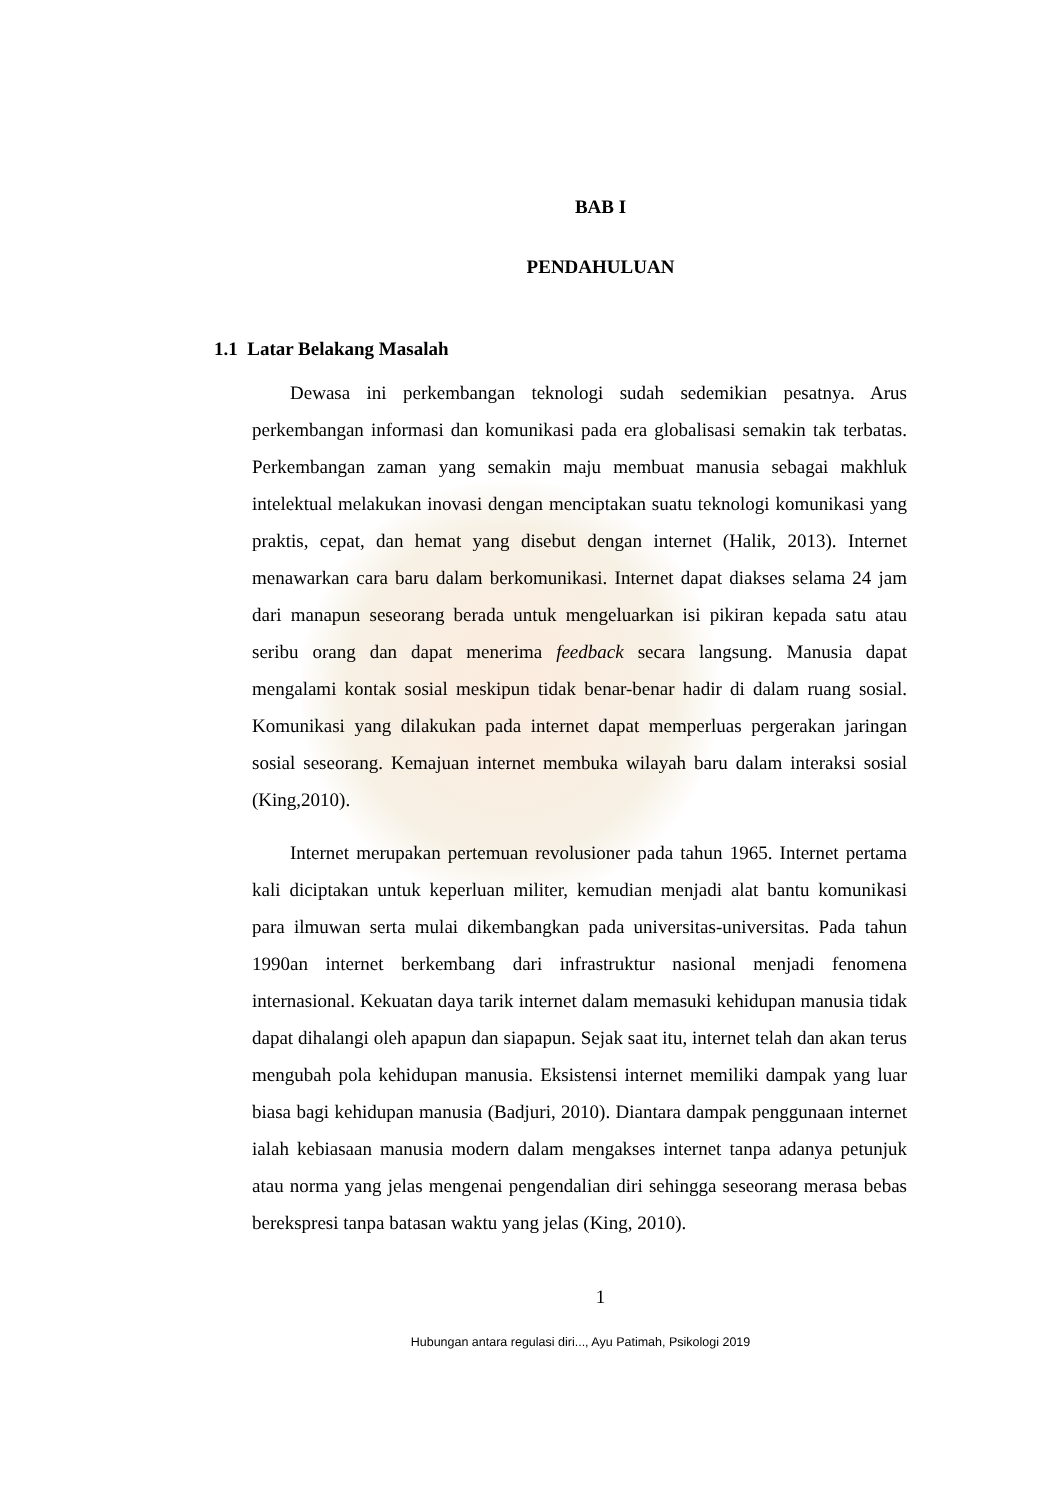BAB I
PENDAHULUAN
1.1 Latar Belakang Masalah
Dewasa ini perkembangan teknologi sudah sedemikian pesatnya. Arus perkembangan informasi dan komunikasi pada era globalisasi semakin tak terbatas. Perkembangan zaman yang semakin maju membuat manusia sebagai makhluk intelektual melakukan inovasi dengan menciptakan suatu teknologi komunikasi yang praktis, cepat, dan hemat yang disebut dengan internet (Halik, 2013). Internet menawarkan cara baru dalam berkomunikasi. Internet dapat diakses selama 24 jam dari manapun seseorang berada untuk mengeluarkan isi pikiran kepada satu atau seribu orang dan dapat menerima feedback secara langsung. Manusia dapat mengalami kontak sosial meskipun tidak benar-benar hadir di dalam ruang sosial. Komunikasi yang dilakukan pada internet dapat memperluas pergerakan jaringan sosial seseorang. Kemajuan internet membuka wilayah baru dalam interaksi sosial (King,2010).
Internet merupakan pertemuan revolusioner pada tahun 1965. Internet pertama kali diciptakan untuk keperluan militer, kemudian menjadi alat bantu komunikasi para ilmuwan serta mulai dikembangkan pada universitas-universitas. Pada tahun 1990an internet berkembang dari infrastruktur nasional menjadi fenomena internasional. Kekuatan daya tarik internet dalam memasuki kehidupan manusia tidak dapat dihalangi oleh apapun dan siapapun. Sejak saat itu, internet telah dan akan terus mengubah pola kehidupan manusia. Eksistensi internet memiliki dampak yang luar biasa bagi kehidupan manusia (Badjuri, 2010). Diantara dampak penggunaan internet ialah kebiasaan manusia modern dalam mengakses internet tanpa adanya petunjuk atau norma yang jelas mengenai pengendalian diri sehingga seseorang merasa bebas berekspresi tanpa batasan waktu yang jelas (King, 2010).
1
Hubungan antara regulasi diri..., Ayu Patimah, Psikologi 2019